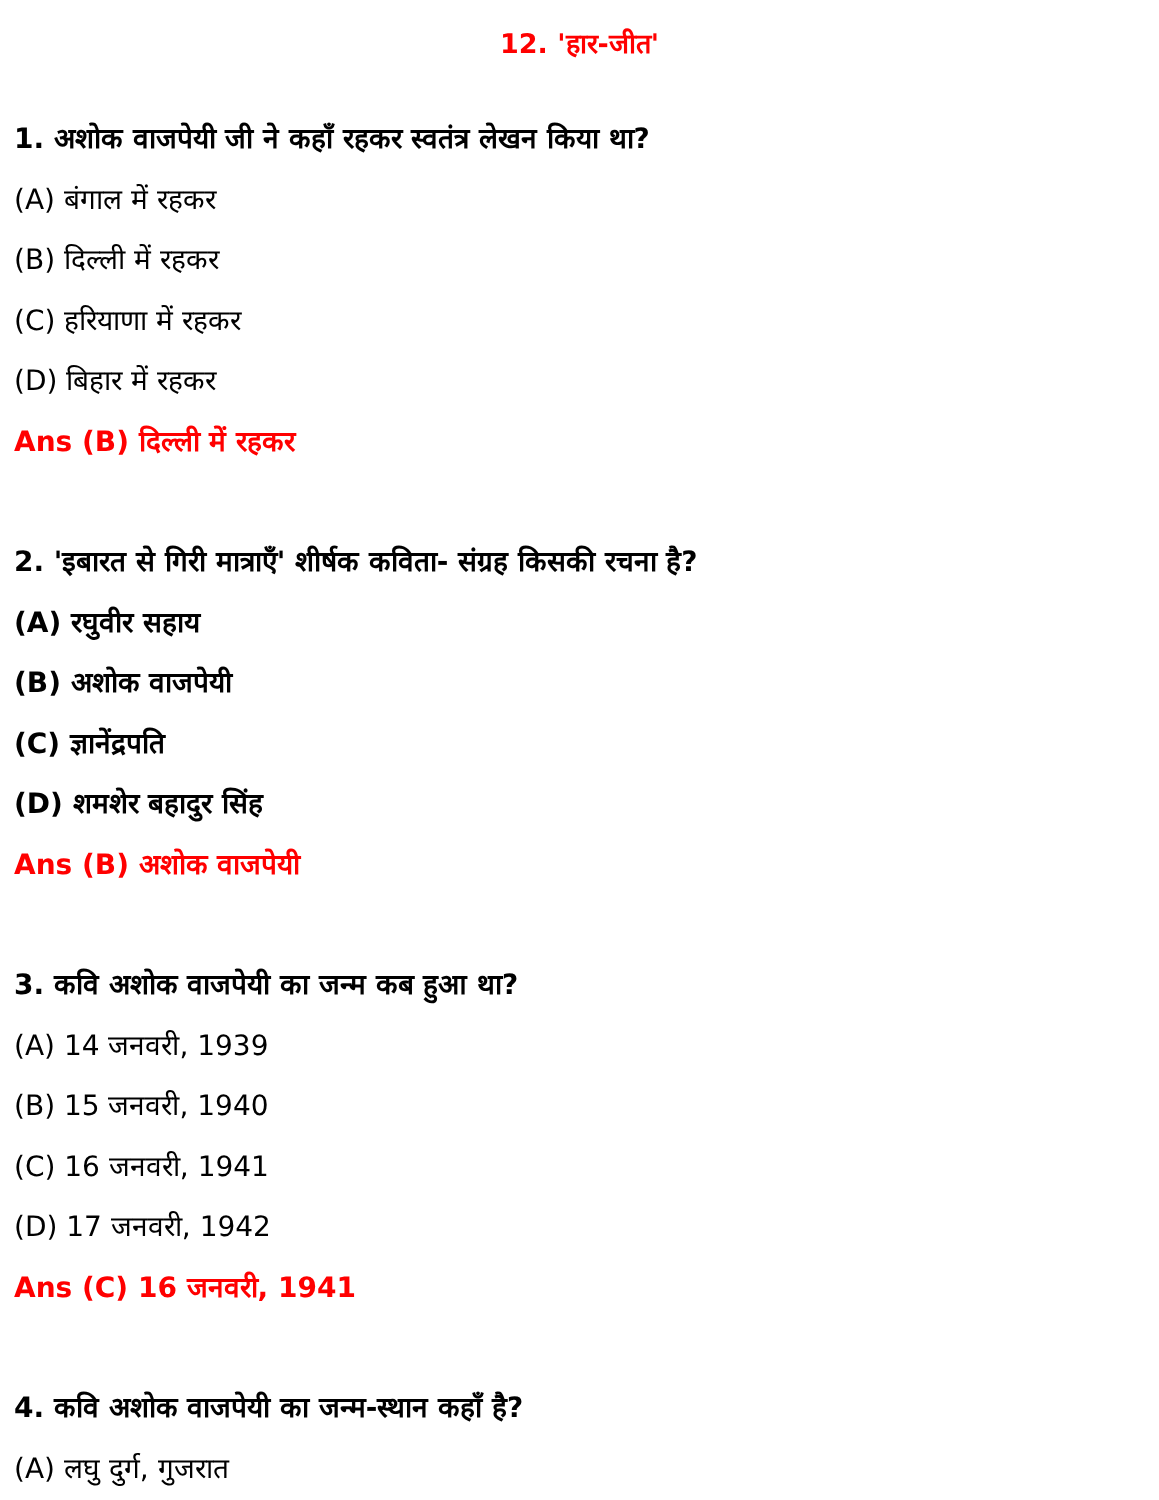12. 'हार-जीत'
1. अशोक वाजपेयी जी ने कहाँ रहकर स्वतंत्र लेखन किया था?
(A) बंगाल में रहकर
(B) दिल्ली में रहकर
(C) हरियाणा में रहकर
(D) बिहार में रहकर
Ans (B) दिल्ली में रहकर
2. 'इबारत से गिरी मात्राएँ' शीर्षक कविता- संग्रह किसकी रचना है?
(A) रघुवीर सहाय
(B) अशोक वाजपेयी
(C) ज्ञानेंद्रपति
(D) शमशेर बहादुर सिंह
Ans (B) अशोक वाजपेयी
3. कवि अशोक वाजपेयी का जन्म कब हुआ था?
(A) 14 जनवरी, 1939
(B) 15 जनवरी, 1940
(C) 16 जनवरी, 1941
(D) 17 जनवरी, 1942
Ans (C) 16 जनवरी, 1941
4. कवि अशोक वाजपेयी का जन्म-स्थान कहाँ है?
(A) लघु दुर्ग, गुजरात